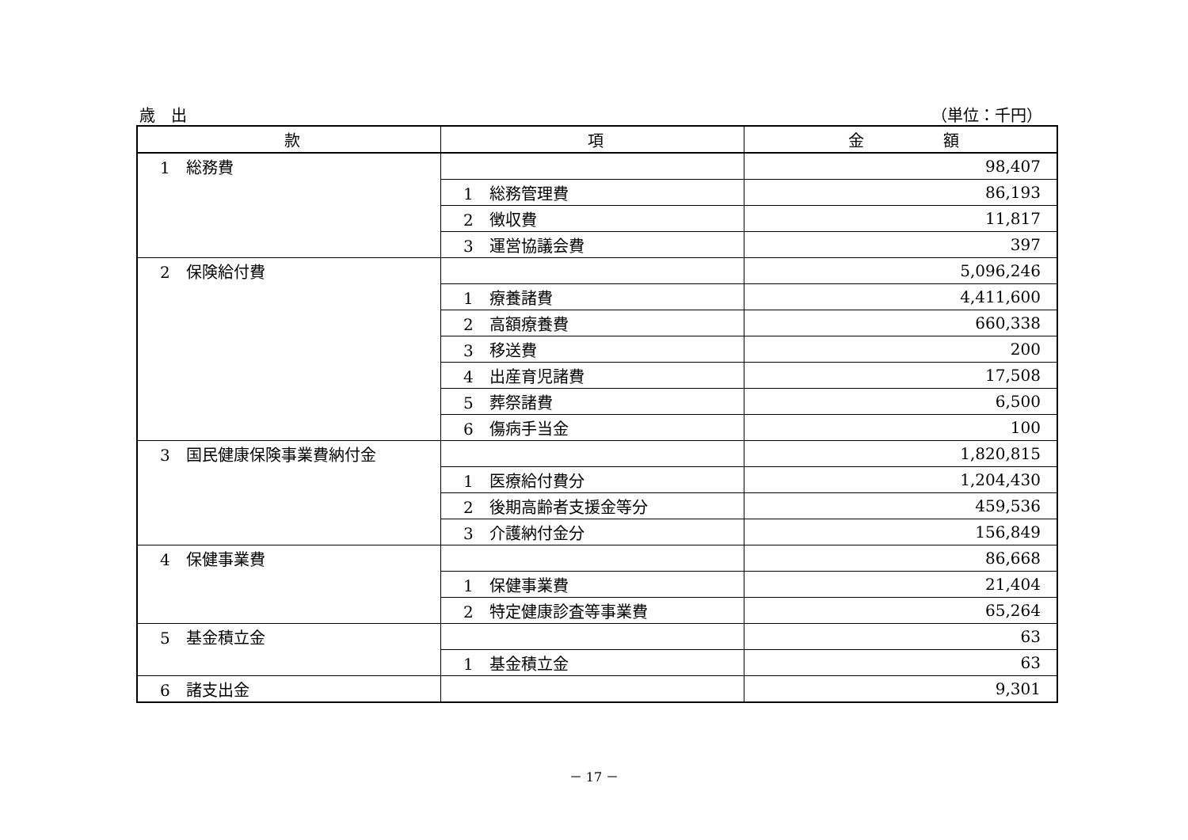歳　出 （単位：千円）
| 款 | 項 | 金 額 |
| --- | --- | --- |
| 1 総務費 | | 98,407 |
| | 1 総務管理費 | 86,193 |
| | 2 徴収費 | 11,817 |
| | 3 運営協議会費 | 397 |
| 2 保険給付費 | | 5,096,246 |
| | 1 療養諸費 | 4,411,600 |
| | 2 高額療養費 | 660,338 |
| | 3 移送費 | 200 |
| | 4 出産育児諸費 | 17,508 |
| | 5 葬祭諸費 | 6,500 |
| | 6 傷病手当金 | 100 |
| 3 国民健康保険事業費納付金 | | 1,820,815 |
| | 1 医療給付費分 | 1,204,430 |
| | 2 後期高齢者支援金等分 | 459,536 |
| | 3 介護納付金分 | 156,849 |
| 4 保健事業費 | | 86,668 |
| | 1 保健事業費 | 21,404 |
| | 2 特定健康診査等事業費 | 65,264 |
| 5 基金積立金 | | 63 |
| | 1 基金積立金 | 63 |
| 6 諸支出金 | | 9,301 |
－ 17 －